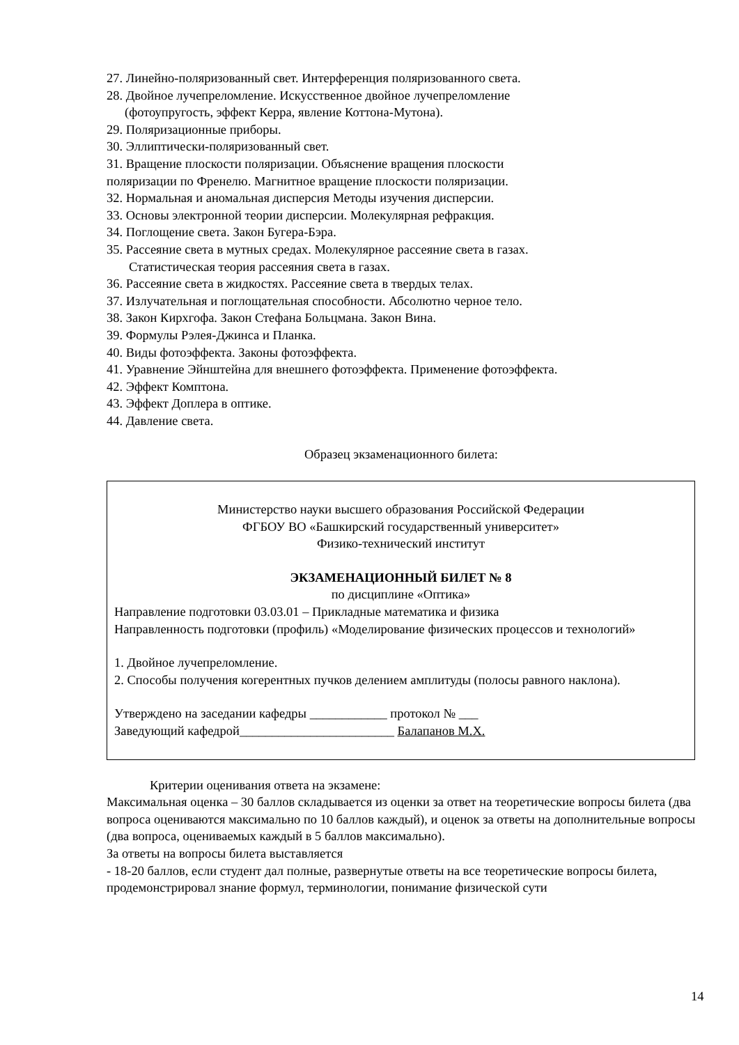27. Линейно-поляризованный свет. Интерференция поляризованного света.
28. Двойное лучепреломление. Искусственное двойное лучепреломление
(фотоупругость, эффект Керра, явление Коттона-Мутона).
29. Поляризационные приборы.
30. Эллиптически-поляризованный свет.
31. Вращение плоскости поляризации. Объяснение вращения плоскости
поляризации по Френелю. Магнитное вращение плоскости поляризации.
32. Нормальная и аномальная дисперсия Методы изучения дисперсии.
33. Основы электронной теории дисперсии. Молекулярная рефракция.
34. Поглощение света. Закон Бугера-Бэра.
35. Рассеяние света в мутных средах. Молекулярное рассеяние света в газах.
Статистическая теория рассеяния света в газах.
36. Рассеяние света в жидкостях. Рассеяние света в твердых телах.
37. Излучательная и поглощательная способности. Абсолютно черное тело.
38. Закон Кирхгофа. Закон Стефана Больцмана. Закон Вина.
39. Формулы Рэлея-Джинса и Планка.
40. Виды фотоэффекта. Законы фотоэффекта.
41. Уравнение Эйнштейна для внешнего фотоэффекта. Применение фотоэффекта.
42. Эффект Комптона.
43. Эффект Доплера в оптике.
44. Давление света.
Образец экзаменационного билета:
Министерство науки высшего образования Российской Федерации
ФГБОУ ВО «Башкирский государственный университет»
Физико-технический институт
ЭКЗАМЕНАЦИОННЫЙ БИЛЕТ № 8
по дисциплине «Оптика»
Направление подготовки 03.03.01 – Прикладные математика и физика
Направленность подготовки (профиль) «Моделирование физических процессов и технологий»
1. Двойное лучепреломление.
2. Способы получения когерентных пучков делением амплитуды (полосы равного наклона).
Утверждено на заседании кафедры ____________ протокол № ___
Заведующий кафедрой________________________ Балапанов М.Х.
Критерии оценивания ответа на экзамене:
Максимальная оценка – 30 баллов складывается из оценки за ответ на теоретические вопросы билета (два вопроса оцениваются максимально по 10 баллов каждый), и оценок за ответы на дополнительные вопросы (два вопроса, оцениваемых каждый в 5 баллов максимально).
За ответы на вопросы билета выставляется
- 18-20 баллов, если студент дал полные, развернутые ответы на все теоретические вопросы билета, продемонстрировал знание формул, терминологии, понимание физической сути
14